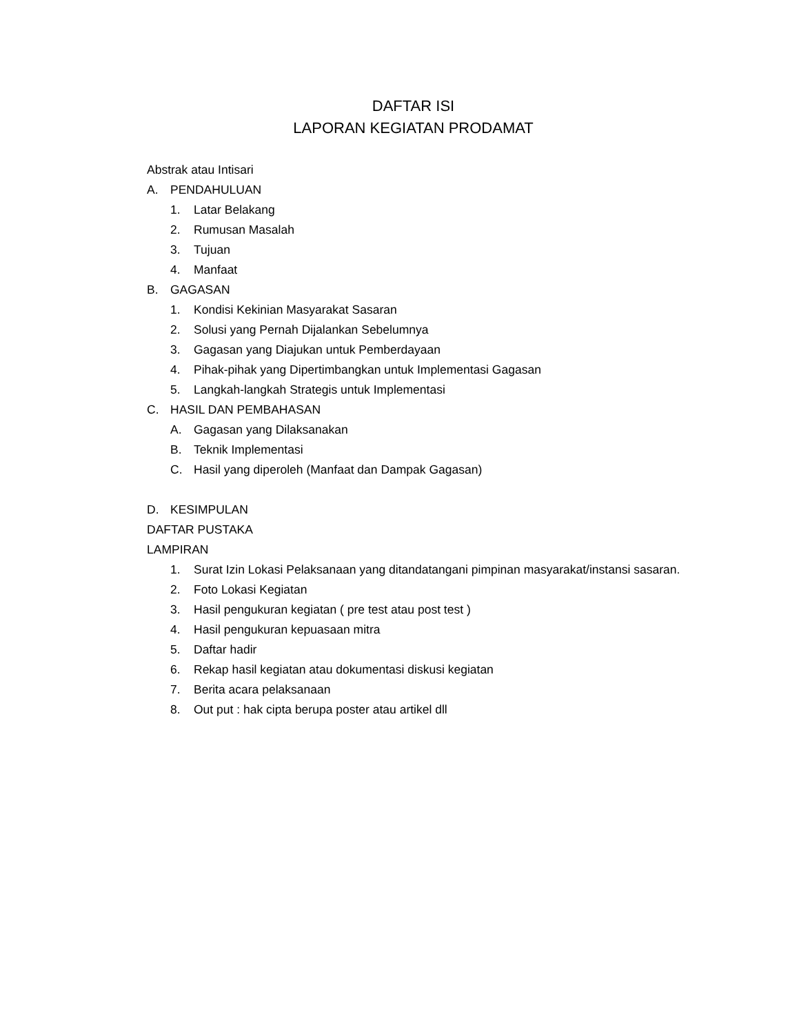DAFTAR ISI
LAPORAN KEGIATAN PRODAMAT
Abstrak atau Intisari
A. PENDAHULUAN
1. Latar Belakang
2. Rumusan Masalah
3. Tujuan
4. Manfaat
B. GAGASAN
1. Kondisi Kekinian Masyarakat Sasaran
2. Solusi yang Pernah Dijalankan Sebelumnya
3. Gagasan yang Diajukan untuk Pemberdayaan
4. Pihak-pihak yang Dipertimbangkan untuk Implementasi Gagasan
5. Langkah-langkah Strategis untuk Implementasi
C. HASIL DAN PEMBAHASAN
A. Gagasan yang Dilaksanakan
B. Teknik Implementasi
C. Hasil yang diperoleh (Manfaat dan Dampak Gagasan)
D. KESIMPULAN
DAFTAR PUSTAKA
LAMPIRAN
1. Surat Izin Lokasi Pelaksanaan yang ditandatangani pimpinan masyarakat/instansi sasaran.
2. Foto Lokasi Kegiatan
3. Hasil pengukuran kegiatan ( pre test atau post test )
4. Hasil pengukuran kepuasaan mitra
5. Daftar hadir
6. Rekap hasil kegiatan atau dokumentasi diskusi kegiatan
7. Berita acara pelaksanaan
8. Out put : hak cipta berupa poster atau artikel dll